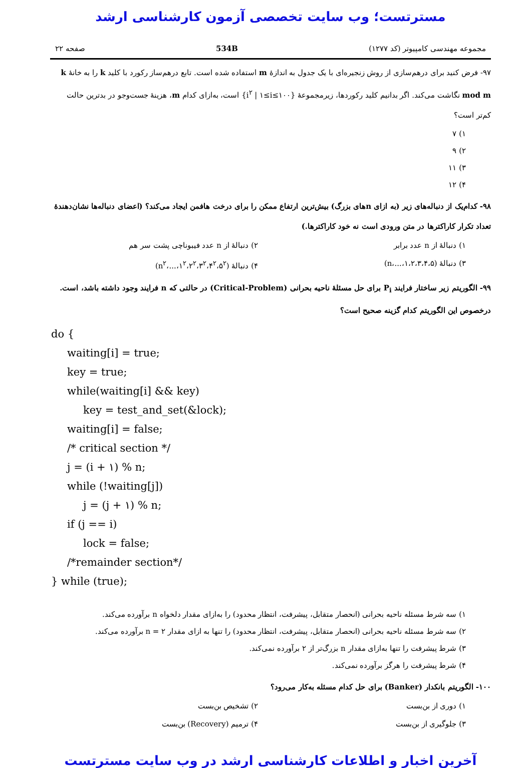مسترتست؛ وب سایت تخصصی آزمون کارشناسی ارشد
مجموعه مهندسی کامپیوتر (کد ۱۲۷۷) 534B صفحه ۲۲
۹۷- فرض کنید برای درهم‌سازی از روش زنجیره‌ای با یک جدول به اندازهٔ m استفاده شده است. تابع درهم‌ساز رکورد با کلید k را به خانهٔ k mod m نگاشت می‌کند. اگر بدانیم کلید رکوردها، زیرمجموعهٔ {i<sup>۲</sup> | ۱≤i≤۱۰۰} است، به‌ازای کدام m، هزینهٔ جست‌وجو در بدترین حالت کم‌تر است؟
۱) ۷
۲) ۹
۳) ۱۱
۴) ۱۲
۹۸- کدام‌یک از دنباله‌های زیر (به ازای nهای بزرگ) بیش‌ترین ارتفاع ممکن را برای درخت هافمن ایجاد می‌کند؟ (اعضای دنباله‌ها نشان‌دهندهٔ تعداد تکرار کاراکترها در متن ورودی است نه خود کاراکترها.)
۱) دنبالهٔ از n عدد برابر ۲) دنبالهٔ از n عدد فیبوناچی پشت سر هم
۳) دنبالهٔ (۱،۲،۳،۴،۵،...،n) ۴) دنبالهٔ (۱<sup>۲</sup>،۲<sup>۲</sup>،۳<sup>۲</sup>،۴<sup>۲</sup>،۵<sup>۲</sup>،...،n<sup>۲</sup>)
۹۹- الگوریتم زیر ساختار فرایند P<sub>i</sub> برای حل مسئلهٔ ناحیه بحرانی (Critical-Problem) در حالتی که n فرایند وجود داشته باشد، است. درخصوص این الگوریتم کدام گزینه صحیح است؟
do {
waiting[i] = true;
key = true;
while(waiting[i] && key)
key = test_and_set(&lock);
waiting[i] = false;
/* critical section */
j = (i + ۱) % n;
while (!waiting[j])
j = (j + ۱) % n;
if (j == i)
lock = false;
/*remainder section*/
} while (true);
۱) سه شرط مسئله ناحیه بحرانی (انحصار متقابل، پیشرفت، انتظار محدود) را به‌ازای مقدار دلخواه n برآورده می‌کند.
۲) سه شرط مسئله ناحیه بحرانی (انحصار متقابل، پیشرفت، انتظار محدود) را تنها به ازای مقدار n = ۲ برآورده می‌کند.
۳) شرط پیشرفت را تنها به‌ازای مقدار n بزرگ‌تر از ۲ برآورده نمی‌کند.
۴) شرط پیشرفت را هرگز برآورده نمی‌کند.
۱۰۰- الگوریتم بانکدار (Banker) برای حل کدام مسئله به‌کار می‌رود؟
۱) دوری از بن‌بست ۲) تشخیص بن‌بست
۳) جلوگیری از بن‌بست ۴) ترمیم (Recovery) بن‌بست
آخرین اخبار و اطلاعات کارشناسی ارشد در وب سایت مسترتست